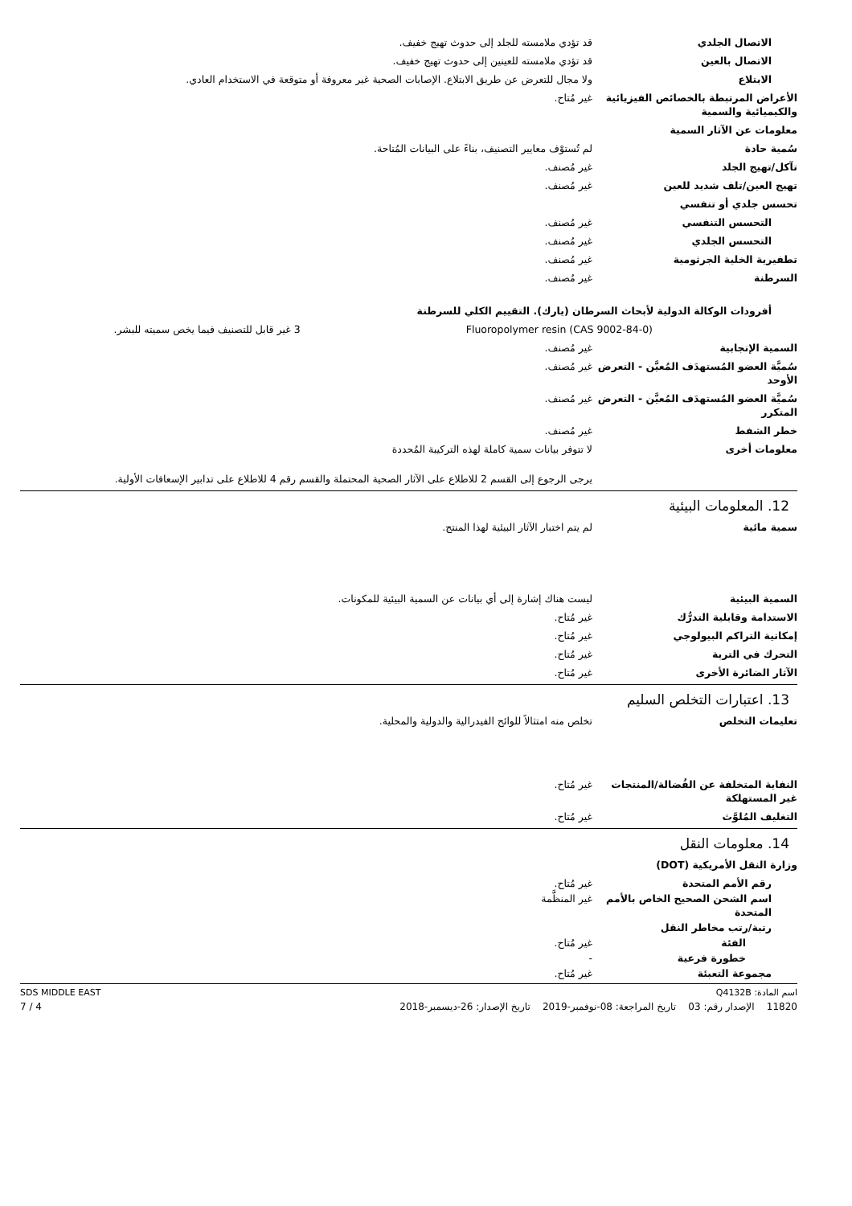الاتصال الجلدي قد تؤدي ملامسته للجلد إلى حدوث تهيج خفيف.
الاتصال بالعين قد تؤدي ملامسته للعينين إلى حدوث تهيج خفيف.
الابتلاع ولا مجال للتعرض عن طريق الابتلاع. الإصابات الصحية غير معروفة أو متوقعة في الاستخدام العادي.
الأعراض المرتبطة بالخصائص الفيزيائية والكيميائية والسمية
غير مُتاح.
معلومات عن الآثار السمية
سُمية حادة لم تُستوْف معايير التصنيف، بناءً على البيانات المُتاحة.
تآكل/تهيج الجلد غير مُصنف.
تهيج العين/تلف شديد للعين غير مُصنف.
تحسس جلدي أو تنفسي
التحسس التنفسي غير مُصنف.
التحسس الجلدي غير مُصنف.
تطفيرية الخلية الجرثومية غير مُصنف.
السرطنة غير مُصنف.
أفرودات الوكالة الدولية لأبحاث السرطان (يارك). التقييم الكلي للسرطنة
| Fluoropolymer resin (CAS 9002-84-0) | 3 غير قابل للتصنيف فيما يخص سميته للبشر. |
السمية الإنجابية غير مُصنف.
سُميَّة العضو المُستهدَف المُعيَّن - التعرض الأوحد
غير مُصنف.
سُميَّة العضو المُستهدَف المُعيَّن - التعرض المتكرر
غير مُصنف.
خطر الشفط غير مُصنف.
معلومات أخرى لا تتوفر بيانات سمية كاملة لهذه التركيبة المُحددة
يرجى الرجوع إلى القسم 2 للاطلاع على الآثار الصحية المحتملة والقسم رقم 4 للاطلاع على تدابير الإسعافات الأولية.
12. المعلومات البيئية
سمية مائية لم يتم اختبار الآثار البيئية لهذا المنتج.
السمية البيئية ليست هناك إشارة إلى أي بيانات عن السمية البيئية للمكونات.
الاستدامة وقابلية التدرُّك غير مُتاح.
إمكانية التراكم البيولوجي غير مُتاح.
التحرك في التربة غير مُتاح.
الآثار الضائرة الأخرى غير مُتاح.
13. اعتبارات التخلص السليم
تعليمات التخلص تخلص منه امتثالاً للوائح الفيدرالية والدولية والمحلية.
النفاية المتخلفة عن الفُضالة/المنتجات غير المستهلكة
غير مُتاح.
التغليف المُلوَّث غير مُتاح.
14. معلومات النقل
وزارة النقل الأمريكية (DOT)
رقم الأمم المتحدة غير مُتاح.
اسم الشحن الصحيح الخاص بالأمم المتحدة
غير المنظَّمة
رتبة/رتب مخاطر النقل
الفئة غير مُتاح.
خطورة فرعية -
مجموعة التعبئة غير مُتاح.
اسم المادة: Q4132B SDS MIDDLE EAST
11820 الإصدار رقم: 03 تاريخ المراجعة: 08-نوفمبر-2019 تاريخ الإصدار: 26-ديسمبر-2018 4 / 7